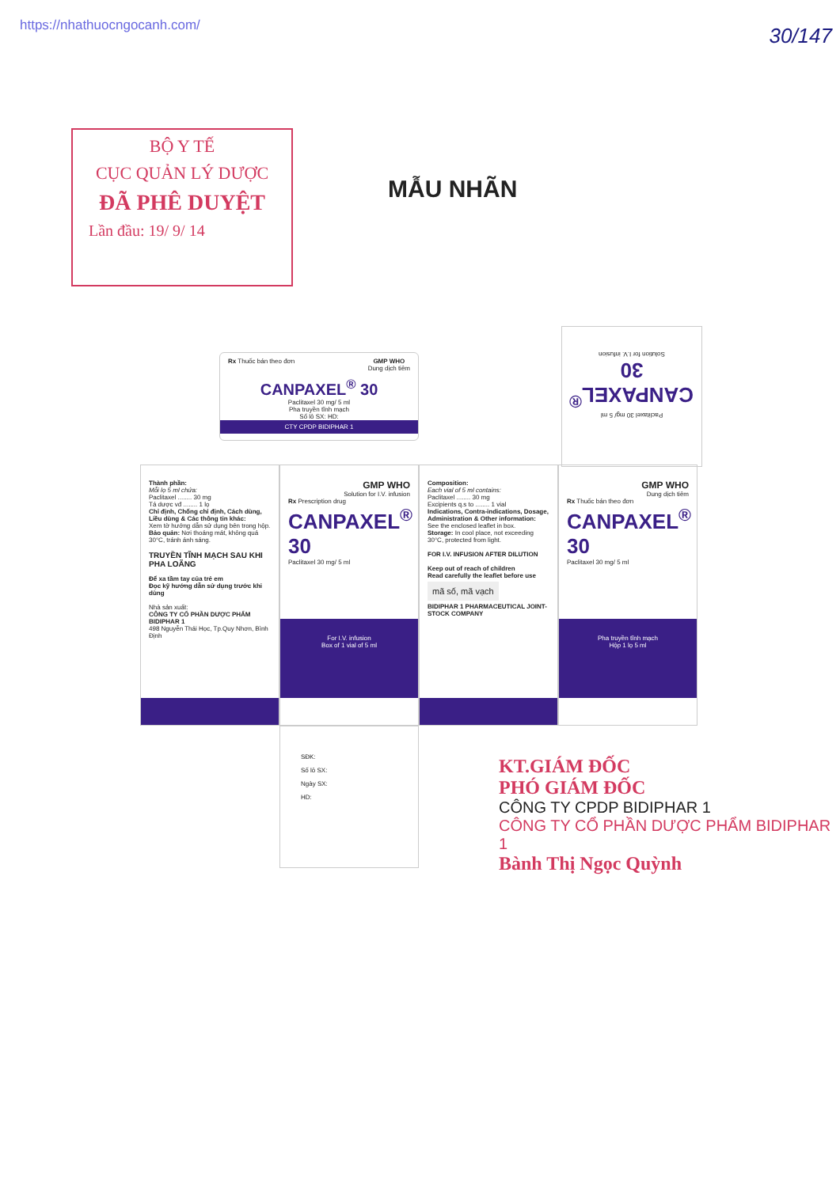https://nhathuocngocanh.com/
30/147
BỘ Y TẾ
CỤC QUẢN LÝ DƯỢC
ĐÃ PHÊ DUYỆT
Lần đầu: 19/ 9/ 14
MẪU NHÃN
Rx Thuốc bán theo đơn GMP WHO
Dung dịch tiêm
CANPAXEL<sup>®</sup> 30
Paclitaxel 30 mg/ 5 ml
Pha truyền tĩnh mạch
Số lô SX: HD:
CTY CPDP BIDIPHAR 1
Paclitaxel 30 mg/ 5 ml
CANPAXEL<sup>®</sup> 30
Solution for I.V. infusion
Thành phần:
Mỗi lọ 5 ml chứa:
Paclitaxel ........ 30 mg
Tá dược vđ ........ 1 lọ
Chỉ định, Chống chỉ định, Cách dùng, Liều dùng & Các thông tin khác:
Xem tờ hướng dẫn sử dụng bên trong hộp.
Bảo quản: Nơi thoáng mát, không quá 30°C, tránh ánh sáng.
TRUYỀN TĨNH MẠCH SAU KHI PHA LOÃNG
Để xa tầm tay của trẻ em
Đọc kỹ hướng dẫn sử dụng trước khi dùng
Nhà sản xuất:
CÔNG TY CỔ PHẦN DƯỢC PHẨM BIDIPHAR 1
498 Nguyễn Thái Học, Tp.Quy Nhơn, Bình Định
GMP WHO
Solution for I.V. infusion
Rx Prescription drug
CANPAXEL<sup>®</sup> 30
Paclitaxel 30 mg/ 5 ml
For I.V. infusion
Box of 1 vial of 5 ml
Composition:
Each vial of 5 ml contains:
Paclitaxel ........ 30 mg
Excipients q.s to ........ 1 vial
Indications, Contra-indications, Dosage, Administration & Other information:
See the enclosed leaflet in box.
Storage: In cool place, not exceeding 30°C, protected from light.
FOR I.V. INFUSION AFTER DILUTION
Keep out of reach of children
Read carefully the leaflet before use
mã số, mã vạch
BIDIPHAR 1 PHARMACEUTICAL JOINT-STOCK COMPANY
GMP WHO
Dung dịch tiêm
Rx Thuốc bán theo đơn
CANPAXEL<sup>®</sup> 30
Paclitaxel 30 mg/ 5 ml
Pha truyền tĩnh mạch
Hộp 1 lọ 5 ml
SĐK:
Số lô SX:
Ngày SX:
HD:
KT.GIÁM ĐỐC
PHÓ GIÁM ĐỐC
CÔNG TY CPDP BIDIPHAR 1
CÔNG TY CỔ PHẦN DƯỢC PHẨM BIDIPHAR 1
Bành Thị Ngọc Quỳnh